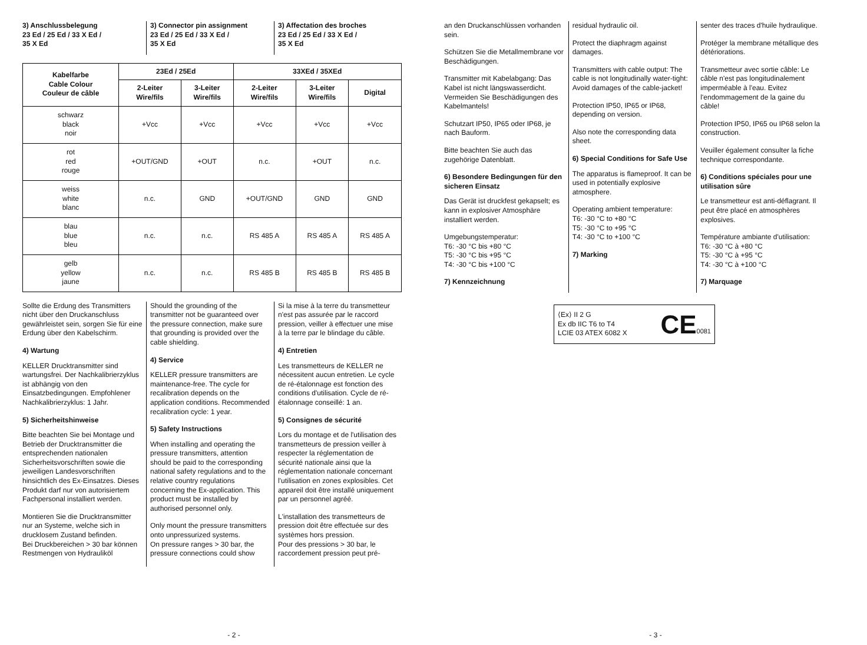3) Anschlussbelegung
23 Ed / 25 Ed / 33 X Ed /
35 X Ed
3) Connector pin assignment
23 Ed / 25 Ed / 33 X Ed /
35 X Ed
3) Affectation des broches
23 Ed / 25 Ed / 33 X Ed /
35 X Ed
| Kabelfarbe Cable Colour Couleur de câble | 23Ed / 25Ed | | 33XEd / 35XEd | | |
| --- | --- | --- | --- | --- | --- |
| | 2-Leiter Wire/fils | 3-Leiter Wire/fils | 2-Leiter Wire/fils | 3-Leiter Wire/fils | Digital |
| schwarz black noir | +Vcc | +Vcc | +Vcc | +Vcc | +Vcc |
| rot red rouge | +OUT/GND | +OUT | n.c. | +OUT | n.c. |
| weiss white blanc | n.c. | GND | +OUT/GND | GND | GND |
| blau blue bleu | n.c. | n.c. | RS 485 A | RS 485 A | RS 485 A |
| gelb yellow jaune | n.c. | n.c. | RS 485 B | RS 485 B | RS 485 B |
Sollte die Erdung des Transmitters nicht über den Druckanschluss gewährleistet sein, sorgen Sie für eine Erdung über den Kabelschirm.
4) Wartung
KELLER Drucktransmitter sind wartungsfrei. Der Nachkalibrierzyklus ist abhängig von den Einsatzbedingungen. Empfohlener Nachkalibrierzyklus: 1 Jahr.
5) Sicherheitshinweise
Bitte beachten Sie bei Montage und Betrieb der Drucktransmitter die entsprechenden nationalen Sicherheitsvorschriften sowie die jeweiligen Landesvorschriften hinsichtlich des Ex-Einsatzes. Dieses Produkt darf nur von autorisiertem Fachpersonal installiert werden.
Montieren Sie die Drucktransmitter nur an Systeme, welche sich in drucklosem Zustand befinden.
Bei Druckbereichen > 30 bar können Restmengen von Hydrauliköl
Should the grounding of the transmitter not be guaranteed over the pressure connection, make sure that grounding is provided over the cable shielding.
4) Service
KELLER pressure transmitters are maintenance-free. The cycle for recalibration depends on the application conditions. Recommended recalibration cycle: 1 year.
5) Safety Instructions
When installing and operating the pressure transmitters, attention should be paid to the corresponding national safety regulations and to the relative country regulations concerning the Ex-application. This product must be installed by authorised personnel only.
Only mount the pressure transmitters onto unpressurized systems.
On pressure ranges > 30 bar, the pressure connections could show
Si la mise à la terre du transmetteur n'est pas assurée par le raccord pression, veiller à effectuer une mise à la terre par le blindage du câble.
4) Entretien
Les transmetteurs de KELLER ne nécessitent aucun entretien. Le cycle de ré-étalonnage est fonction des conditions d'utilisation. Cycle de ré-étalonnage conseillé: 1 an.
5) Consignes de sécurité
Lors du montage et de l'utilisation des transmetteurs de pression veiller à respecter la réglementation de sécurité nationale ainsi que la réglementation nationale concernant l'utilisation en zones explosibles. Cet appareil doit être installé uniquement par un personnel agréé.
L'installation des transmetteurs de pression doit être effectuée sur des systèmes hors pression.
Pour des pressions > 30 bar, le raccordement pression peut pré-
- 2 -
an den Druckanschlüssen vorhanden sein.
Schützen Sie die Metallmembrane vor Beschädigungen.
Transmitter mit Kabelabgang: Das Kabel ist nicht längswasserdicht. Vermeiden Sie Beschädigungen des Kabelmantels!
Schutzart IP50, IP65 oder IP68, je nach Bauform.
Bitte beachten Sie auch das zugehörige Datenblatt.
6) Besondere Bedingungen für den sicheren Einsatz
Das Gerät ist druckfest gekapselt; es kann in explosiver Atmosphäre installiert werden.
Umgebungstemperatur:
T6: -30 °C bis +80 °C
T5: -30 °C bis +95 °C
T4: -30 °C bis +100 °C
7) Kennzeichnung
residual hydraulic oil.
Protect the diaphragm against damages.
Transmitters with cable output: The cable is not longitudinally water-tight: Avoid damages of the cable-jacket!
Protection IP50, IP65 or IP68, depending on version.
Also note the corresponding data sheet.
6) Special Conditions for Safe Use
The apparatus is flameproof. It can be used in potentially explosive atmosphere.
Operating ambient temperature:
T6: -30 °C to +80 °C
T5: -30 °C to +95 °C
T4: -30 °C to +100 °C
7) Marking
senter des traces d'huile hydraulique.
Protéger la membrane métallique des détériorations.
Transmetteur avec sortie câble: Le câble n'est pas longitudinalement imperméable à l'eau. Evitez l'endommagement de la gaine du câble!
Protection IP50, IP65 ou IP68 selon la construction.
Veuiller également consulter la fiche technique correspondante.
6) Conditions spéciales pour une utilisation sûre
Le transmetteur est anti-déflagrant. Il peut être placé en atmosphères explosives.
Température ambiante d'utilisation:
T6: -30 °C à +80 °C
T5: -30 °C à +95 °C
T4: -30 °C à +100 °C
7) Marquage
⟨Ex⟩ II 2 G
Ex db IIC T6 to T4
LCIE 03 ATEX 6082 X
CE0081
- 3 -